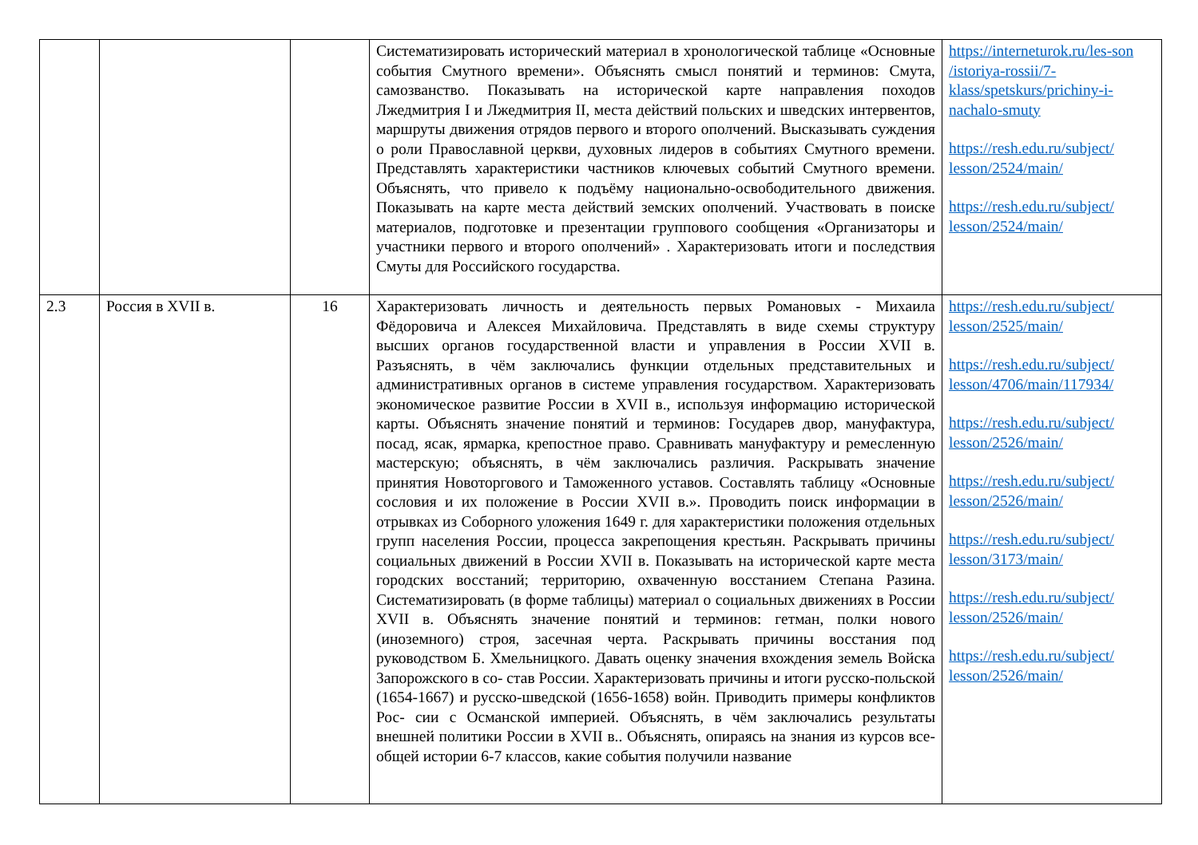| | | | Систематизировать исторический материал в хронологической таблице «Основные события Смутного времени». Объяснять смысл понятий и терминов: Смута, самозванство. Показывать на исторической карте направления походов Лжедмитрия I и Лжедмитрия II, места действий польских и шведских интервентов, маршруты движения отрядов первого и второго ополчений. Высказывать суждения о роли Православной церкви, духовных лидеров в событиях Смутного времени. Представлять характеристики частников ключевых событий Смутного времени. Объяснять, что привело к подъёму национально-освободительного движения. Показывать на карте места действий земских ополчений. Участвовать в поиске материалов, подготовке и презентации группового сообщения «Организаторы и участники первого и второго ополчений» . Характеризовать итоги и последствия Смуты для Российского государства. | https://interneturok.ru/les-son /istoriya-rossii/7-klass/spetskurs/prichiny-i-nachalo-smuty https://resh.edu.ru/subject/ lesson/2524/main/ https://resh.edu.ru/subject/ lesson/2524/main/ |
| 2.3 | Россия в XVII в. | 16 | Характеризовать личность и деятельность первых Романовых - Михаила Фёдоровича и Алексея Михайловича. Представлять в виде схемы структуру высших органов государственной власти и управления в России XVII в. Разъяснять, в чём заключались функции отдельных представительных и административных органов в системе управления государством. Характеризовать экономическое развитие России в XVII в., используя информацию исторической карты. Объяснять значение понятий и терминов: Государев двор, мануфактура, посад, ясак, ярмарка, крепостное право. Сравнивать мануфактуру и ремесленную мастерскую; объяснять, в чём заключались различия. Раскрывать значение принятия Новоторгового и Таможенного уставов. Составлять таблицу «Основные сословия и их положение в России XVII в.». Проводить поиск информации в отрывках из Соборного уложения 1649 г. для характеристики положения отдельных групп населения России, процесса закрепощения крестьян. Раскрывать причины социальных движений в России XVII в. Показывать на исторической карте места городских восстаний; территорию, охваченную восстанием Степана Разина. Систематизировать (в форме таблицы) материал о социальных движениях в России XVII в. Объяснять значение понятий и терминов: гетман, полки нового (иноземного) строя, засечная черта. Раскрывать причины восстания под руководством Б. Хмельницкого. Давать оценку значения вхождения земель Войска Запорожского в со- став России. Характеризовать причины и итоги русско-польской (1654-1667) и русско-шведской (1656-1658) войн. Приводить примеры конфликтов Рос- сии с Османской империей. Объяснять, в чём заключались результаты внешней политики России в XVII в.. Объяснять, опираясь на знания из курсов все- общей истории 6-7 классов, какие события получили название | https://resh.edu.ru/subject/ lesson/2525/main/ https://resh.edu.ru/subject/ lesson/4706/main/117934/ https://resh.edu.ru/subject/ lesson/2526/main/ https://resh.edu.ru/subject/ lesson/2526/main/ https://resh.edu.ru/subject/ lesson/3173/main/ https://resh.edu.ru/subject/ lesson/2526/main/ https://resh.edu.ru/subject/ lesson/2526/main/ |